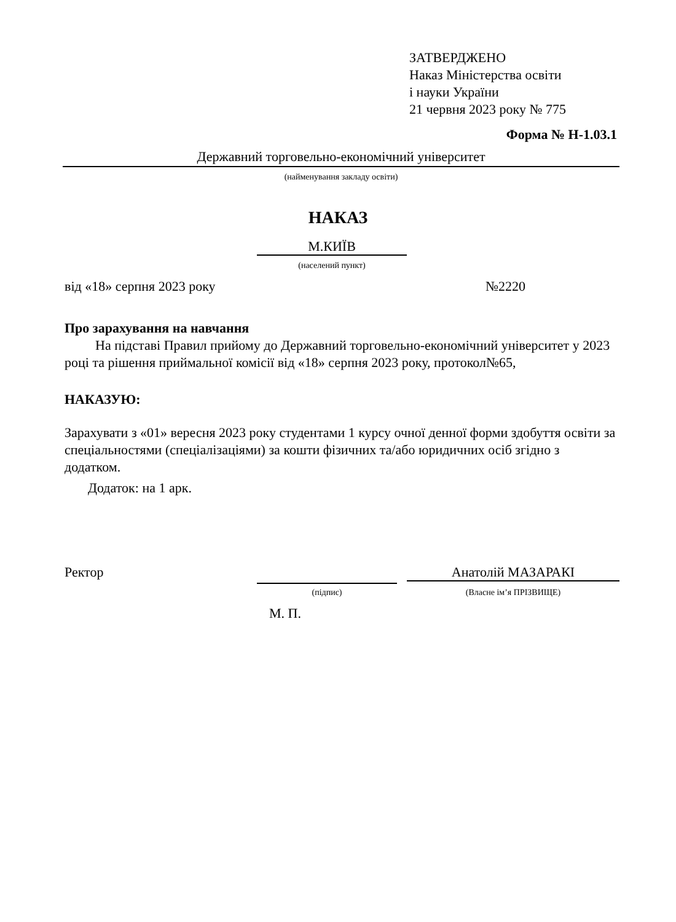ЗАТВЕРДЖЕНО
Наказ Міністерства освіти
і науки України
21 червня 2023 року № 775
Форма № Н-1.03.1
Державний торговельно-економічний університет
(найменування закладу освіти)
НАКАЗ
М.КИЇВ
(населений пункт)
від «18» серпня 2023 року №2220
Про зарахування на навчання
На підставі Правил прийому до Державний торговельно-економічний університет у 2023 році та рішення приймальної комісії від «18» серпня 2023 року, протокол№65,
НАКАЗУЮ:
Зарахувати з «01» вересня 2023 року студентами 1 курсу очної денної форми здобуття освіти за спеціальностями (спеціалізаціями) за кошти фізичних та/або юридичних осіб згідно з додатком.
Додаток: на 1 арк.
Ректор Анатолій МАЗАРАКІ
(підпис) (Власне ім’я ПРІЗВИЩЕ)
М. П.